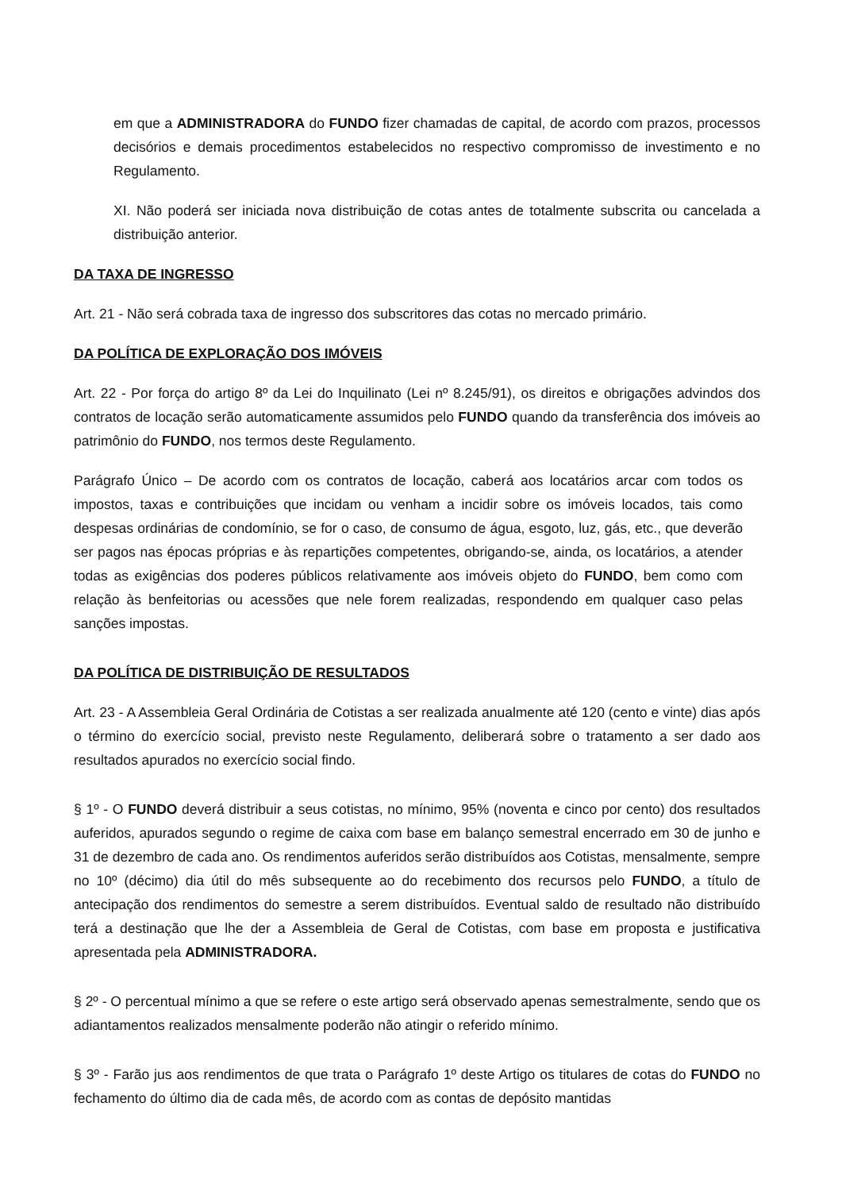em que a ADMINISTRADORA do FUNDO fizer chamadas de capital, de acordo com prazos, processos decisórios e demais procedimentos estabelecidos no respectivo compromisso de investimento e no Regulamento.
XI. Não poderá ser iniciada nova distribuição de cotas antes de totalmente subscrita ou cancelada a distribuição anterior.
DA TAXA DE INGRESSO
Art. 21 - Não será cobrada taxa de ingresso dos subscritores das cotas no mercado primário.
DA POLÍTICA DE EXPLORAÇÃO DOS IMÓVEIS
Art. 22 - Por força do artigo 8º da Lei do Inquilinato (Lei nº 8.245/91), os direitos e obrigações advindos dos contratos de locação serão automaticamente assumidos pelo FUNDO quando da transferência dos imóveis ao patrimônio do FUNDO, nos termos deste Regulamento.
Parágrafo Único – De acordo com os contratos de locação, caberá aos locatários arcar com todos os impostos, taxas e contribuições que incidam ou venham a incidir sobre os imóveis locados, tais como despesas ordinárias de condomínio, se for o caso, de consumo de água, esgoto, luz, gás, etc., que deverão ser pagos nas épocas próprias e às repartições competentes, obrigando-se, ainda, os locatários, a atender todas as exigências dos poderes públicos relativamente aos imóveis objeto do FUNDO, bem como com relação às benfeitorias ou acessões que nele forem realizadas, respondendo em qualquer caso pelas sanções impostas.
DA POLÍTICA DE DISTRIBUIÇÃO DE RESULTADOS
Art. 23 - A Assembleia Geral Ordinária de Cotistas a ser realizada anualmente até 120 (cento e vinte) dias após o término do exercício social, previsto neste Regulamento, deliberará sobre o tratamento a ser dado aos resultados apurados no exercício social findo.
§ 1º - O FUNDO deverá distribuir a seus cotistas, no mínimo, 95% (noventa e cinco por cento) dos resultados auferidos, apurados segundo o regime de caixa com base em balanço semestral encerrado em 30 de junho e 31 de dezembro de cada ano. Os rendimentos auferidos serão distribuídos aos Cotistas, mensalmente, sempre no 10º (décimo) dia útil do mês subsequente ao do recebimento dos recursos pelo FUNDO, a título de antecipação dos rendimentos do semestre a serem distribuídos. Eventual saldo de resultado não distribuído terá a destinação que lhe der a Assembleia de Geral de Cotistas, com base em proposta e justificativa apresentada pela ADMINISTRADORA.
§ 2º - O percentual mínimo a que se refere o este artigo será observado apenas semestralmente, sendo que os adiantamentos realizados mensalmente poderão não atingir o referido mínimo.
§ 3º - Farão jus aos rendimentos de que trata o Parágrafo 1º deste Artigo os titulares de cotas do FUNDO no fechamento do último dia de cada mês, de acordo com as contas de depósito mantidas